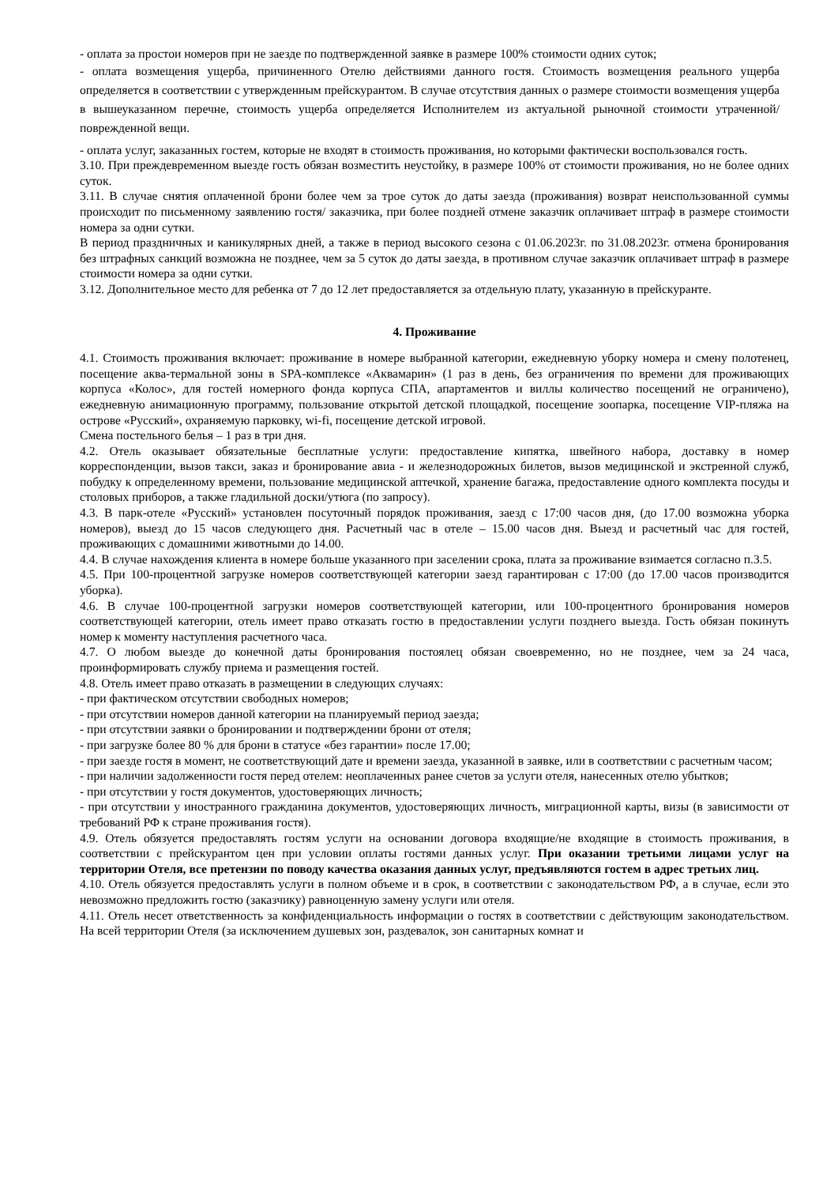- оплата за простои номеров при не заезде по подтвержденной заявке в размере 100% стоимости одних суток;
- оплата возмещения ущерба, причиненного Отелю действиями данного гостя. Стоимость возмещения реального ущерба определяется в соответствии с утвержденным прейскурантом. В случае отсутствия данных о размере стоимости возмещения ущерба в вышеуказанном перечне, стоимость ущерба определяется Исполнителем из актуальной рыночной стоимости утраченной/поврежденной вещи.
- оплата услуг, заказанных гостем, которые не входят в стоимость проживания, но которыми фактически воспользовался гость.
3.10. При преждевременном выезде гость обязан возместить неустойку, в размере 100% от стоимости проживания, но не более одних суток.
3.11. В случае снятия оплаченной брони более чем за трое суток до даты заезда (проживания) возврат неиспользованной суммы происходит по письменному заявлению гостя/ заказчика, при более поздней отмене заказчик оплачивает штраф в размере стоимости номера за одни сутки.
В период праздничных и каникулярных дней, а также в период высокого сезона с 01.06.2023г. по 31.08.2023г. отмена бронирования без штрафных санкций возможна не позднее, чем за 5 суток до даты заезда, в противном случае заказчик оплачивает штраф в размере стоимости номера за одни сутки.
3.12. Дополнительное место для ребенка от 7 до 12 лет предоставляется за отдельную плату, указанную в прейскуранте.
4. Проживание
4.1. Стоимость проживания включает: проживание в номере выбранной категории, ежедневную уборку номера и смену полотенец, посещение аква-термальной зоны в SPA-комплексе «Аквамарин» (1 раз в день, без ограничения по времени для проживающих корпуса «Колос», для гостей номерного фонда корпуса СПА, апартаментов и виллы количество посещений не ограничено), ежедневную анимационную программу, пользование открытой детской площадкой, посещение зоопарка, посещение VIP-пляжа на острове «Русский», охраняемую парковку, wi-fi, посещение детской игровой.
Смена постельного белья – 1 раз в три дня.
4.2. Отель оказывает обязательные бесплатные услуги: предоставление кипятка, швейного набора, доставку в номер корреспонденции, вызов такси, заказ и бронирование авиа - и железнодорожных билетов, вызов медицинской и экстренной служб, побудку к определенному времени, пользование медицинской аптечкой, хранение багажа, предоставление одного комплекта посуды и столовых приборов, а также гладильной доски/утюга (по запросу).
4.3. В парк-отеле «Русский» установлен посуточный порядок проживания, заезд с 17:00 часов дня, (до 17.00 возможна уборка номеров), выезд до 15 часов следующего дня. Расчетный час в отеле – 15.00 часов дня. Выезд и расчетный час для гостей, проживающих с домашними животными до 14.00.
4.4. В случае нахождения клиента в номере больше указанного при заселении срока, плата за проживание взимается согласно п.3.5.
4.5. При 100-процентной загрузке номеров соответствующей категории заезд гарантирован с 17:00 (до 17.00 часов производится уборка).
4.6. В случае 100-процентной загрузки номеров соответствующей категории, или 100-процентного бронирования номеров соответствующей категории, отель имеет право отказать гостю в предоставлении услуги позднего выезда. Гость обязан покинуть номер к моменту наступления расчетного часа.
4.7. О любом выезде до конечной даты бронирования постоялец обязан своевременно, но не позднее, чем за 24 часа, проинформировать службу приема и размещения гостей.
4.8. Отель имеет право отказать в размещении в следующих случаях:
- при фактическом отсутствии свободных номеров;
- при отсутствии номеров данной категории на планируемый период заезда;
- при отсутствии заявки о бронировании и подтверждении брони от отеля;
- при загрузке более 80 % для брони в статусе «без гарантии» после 17.00;
- при заезде гостя в момент, не соответствующий дате и времени заезда, указанной в заявке, или в соответствии с расчетным часом;
- при наличии задолженности гостя перед отелем: неоплаченных ранее счетов за услуги отеля, нанесенных отелю убытков;
- при отсутствии у гостя документов, удостоверяющих личность;
- при отсутствии у иностранного гражданина документов, удостоверяющих личность, миграционной карты, визы (в зависимости от требований РФ к стране проживания гостя).
4.9. Отель обязуется предоставлять гостям услуги на основании договора входящие/не входящие в стоимость проживания, в соответствии с прейскурантом цен при условии оплаты гостями данных услуг. При оказании третьими лицами услуг на территории Отеля, все претензии по поводу качества оказания данных услуг, предъявляются гостем в адрес третьих лиц.
4.10. Отель обязуется предоставлять услуги в полном объеме и в срок, в соответствии с законодательством РФ, а в случае, если это невозможно предложить гостю (заказчику) равноценную замену услуги или отеля.
4.11. Отель несет ответственность за конфиденциальность информации о гостях в соответствии с действующим законодательством. На всей территории Отеля (за исключением душевых зон, раздевалок, зон санитарных комнат и